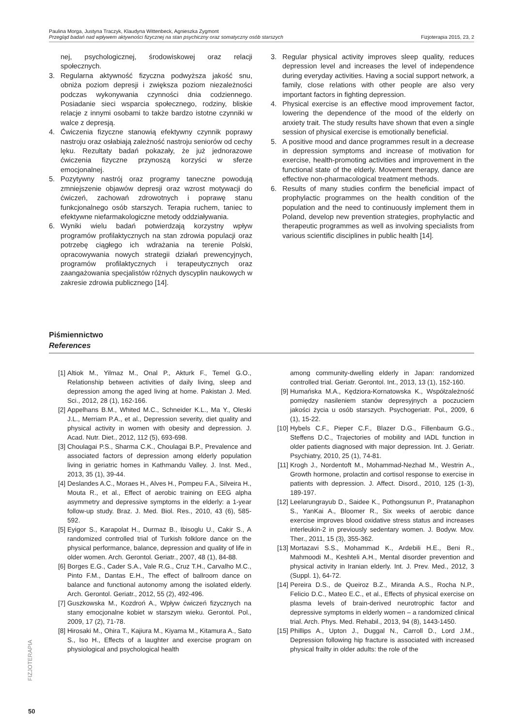Paulina Morga, Justyna Traczyk, Klaudyna Wittenbeck, Agnieszka Zygmont
Przegląd badań nad wpływem aktywności fizycznej na stan psychiczny oraz somatyczny osób starszych Fizjoterapia 2015, 23, 2
nej, psychologicznej, środowiskowej oraz relacji społecznych.
3. Regularna aktywność fizyczna podwyższa jakość snu, obniża poziom depresji i zwiększa poziom niezależności podczas wykonywania czynności dnia codziennego. Posiadanie sieci wsparcia społecznego, rodziny, bliskie relacje z innymi osobami to także bardzo istotne czynniki w walce z depresją.
4. Ćwiczenia fizyczne stanowią efektywny czynnik poprawy nastroju oraz osłabiają zależność nastroju seniorów od cechy lęku. Rezultaty badań pokazały, że już jednorazowe ćwiczenia fizyczne przynoszą korzyści w sferze emocjonalnej.
5. Pozytywny nastrój oraz programy taneczne powodują zmniejszenie objawów depresji oraz wzrost motywacji do ćwiczeń, zachowań zdrowotnych i poprawę stanu funkcjonalnego osób starszych. Terapia ruchem, taniec to efektywne niefarmakologiczne metody oddziaływania.
6. Wyniki wielu badań potwierdzają korzystny wpływ programów profilaktycznych na stan zdrowia populacji oraz potrzebę ciągłego ich wdrażania na terenie Polski, opracowywania nowych strategii działań prewencyjnych, programów profilaktycznych i terapeutycznych oraz zaangażowania specjalistów różnych dyscyplin naukowych w zakresie zdrowia publicznego [14].
3. Regular physical activity improves sleep quality, reduces depression level and increases the level of independence during everyday activities. Having a social support network, a family, close relations with other people are also very important factors in fighting depression.
4. Physical exercise is an effective mood improvement factor, lowering the dependence of the mood of the elderly on anxiety trait. The study results have shown that even a single session of physical exercise is emotionally beneficial.
5. A positive mood and dance programmes result in a decrease in depression symptoms and increase of motivation for exercise, health-promoting activities and improvement in the functional state of the elderly. Movement therapy, dance are effective non-pharmacological treatment methods.
6. Results of many studies confirm the beneficial impact of prophylactic programmes on the health condition of the population and the need to continuously implement them in Poland, develop new prevention strategies, prophylactic and therapeutic programmes as well as involving specialists from various scientific disciplines in public health [14].
Piśmiennictwo
References
[1] Altiok M., Yilmaz M., Onal P., Akturk F., Temel G.O., Relationship between activities of daily living, sleep and depression among the aged living at home. Pakistan J. Med. Sci., 2012, 28 (1), 162-166.
[2] Appelhans B.M., Whited M.C., Schneider K.L., Ma Y., Oleski J.L., Merriam P.A., et al., Depression severity, diet quality and physical activity in women with obesity and depression. J. Acad. Nutr. Diet., 2012, 112 (5), 693-698.
[3] Choulagai P.S., Sharma C.K., Choulagai B.P., Prevalence and associated factors of depression among elderly population living in geriatric homes in Kathmandu Valley. J. Inst. Med., 2013, 35 (1), 39-44.
[4] Deslandes A.C., Moraes H., Alves H., Pompeu F.A., Silveira H., Mouta R., et al., Effect of aerobic training on EEG alpha asymmetry and depressive symptoms in the elderly: a 1-year follow-up study. Braz. J. Med. Biol. Res., 2010, 43 (6), 585-592.
[5] Eyigor S., Karapolat H., Durmaz B., Ibisoglu U., Cakir S., A randomized controlled trial of Turkish folklore dance on the physical performance, balance, depression and quality of life in older women. Arch. Gerontol. Geriatr., 2007, 48 (1), 84-88.
[6] Borges E.G., Cader S.A., Vale R.G., Cruz T.H., Carvalho M.C., Pinto F.M., Dantas E.H., The effect of ballroom dance on balance and functional autonomy among the isolated elderly. Arch. Gerontol. Geriatr., 2012, 55 (2), 492-496.
[7] Guszkowska M., Kozdroń A., Wpływ ćwiczeń fizycznych na stany emocjonalne kobiet w starszym wieku. Gerontol. Pol., 2009, 17 (2), 71-78.
[8] Hirosaki M., Ohira T., Kajiura M., Kiyama M., Kitamura A., Sato S., Iso H., Effects of a laughter and exercise program on physiological and psychological health
among community-dwelling elderly in Japan: randomized controlled trial. Geriatr. Gerontol. Int., 2013, 13 (1), 152-160.
[9] Humańska M.A., Kędziora-Kornatowska K., Współzależność pomiędzy nasileniem stanów depresyjnych a poczuciem jakości życia u osób starszych. Psychogeriatr. Pol., 2009, 6 (1), 15-22.
[10] Hybels C.F., Pieper C.F., Blazer D.G., Fillenbaum G.G., Steffens D.C., Trajectories of mobility and IADL function in older patients diagnosed with major depression. Int. J. Geriatr. Psychiatry, 2010, 25 (1), 74-81.
[11] Krogh J., Nordentoft M., Mohammad-Nezhad M., Westrin A., Growth hormone, prolactin and cortisol response to exercise in patients with depression. J. Affect. Disord., 2010, 125 (1-3), 189-197.
[12] Leelarungrayub D., Saidee K., Pothongsunun P., Pratanaphon S., YanKai A., Bloomer R., Six weeks of aerobic dance exercise improves blood oxidative stress status and increases interleukin-2 in previously sedentary women. J. Bodyw. Mov. Ther., 2011, 15 (3), 355-362.
[13] Mortazavi S.S., Mohammad K., Ardebili H.E., Beni R., Mahmoodi M., Keshteli A.H., Mental disorder prevention and physical activity in Iranian elderly. Int. J. Prev. Med., 2012, 3 (Suppl. 1), 64-72.
[14] Pereira D.S., de Queiroz B.Z., Miranda A.S., Rocha N.P., Felicio D.C., Mateo E.C., et al., Effects of physical exercise on plasma levels of brain-derived neurotrophic factor and depressive symptoms in elderly women – a randomized clinical trial. Arch. Phys. Med. Rehabil., 2013, 94 (8), 1443-1450.
[15] Phillips A., Upton J., Duggal N., Carroll D., Lord J.M., Depression following hip fracture is associated with increased physical frailty in older adults: the role of the
FIZJOTERAPIA
50